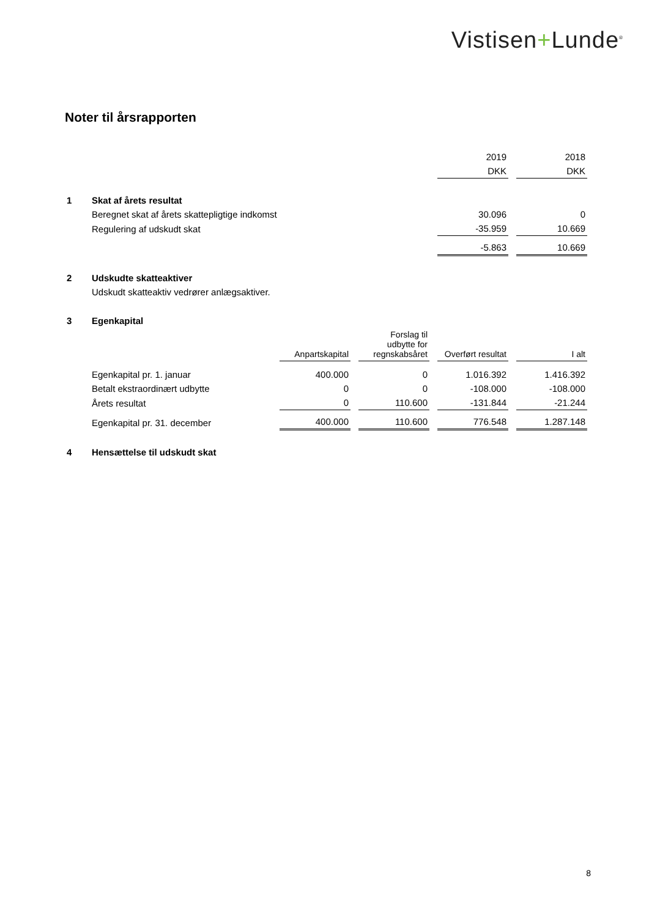Vistisen+Lunde<sup>®</sup>
Noter til årsrapporten
| | | 2019 | 2018 |
| | | DKK | DKK |
| 1 | Skat af årets resultat | | |
| | Beregnet skat af årets skattepligtige indkomst | 30.096 | 0 |
| | Regulering af udskudt skat | -35.959 | 10.669 |
| | | -5.863 | 10.669 |
| 2 | Udskudte skatteaktiver | | |
| | Udskudt skatteaktiv vedrører anlægsaktiver. | | |
| 3 | Egenkapital | | |
| | | Anpartskapital | Forslag til udbytte for regnskabsåret | Overført resultat | I alt |
| | Egenkapital pr. 1. januar | 400.000 | 0 | 1.016.392 | 1.416.392 |
| | Betalt ekstraordinært udbytte | 0 | 0 | -108.000 | -108.000 |
| | Årets resultat | 0 | 110.600 | -131.844 | -21.244 |
| | Egenkapital pr. 31. december | 400.000 | 110.600 | 776.548 | 1.287.148 |
| 4 | Hensættelse til udskudt skat | | | | |
8